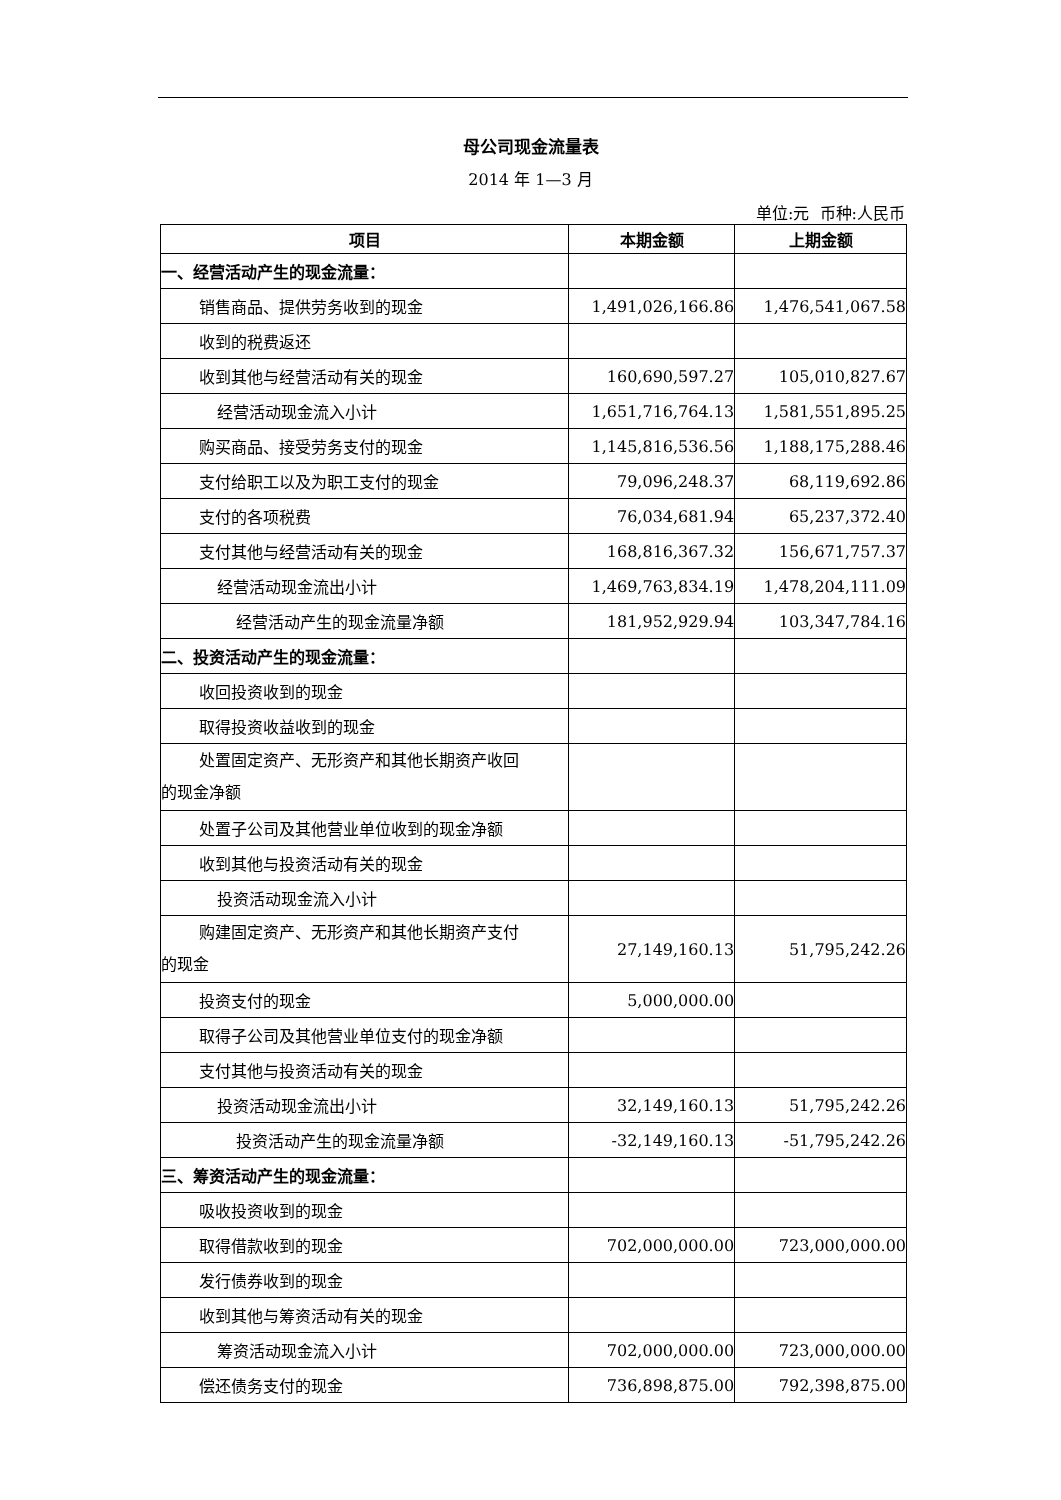母公司现金流量表
2014 年 1—3 月
单位:元 币种:人民币
| 项目 | 本期金额 | 上期金额 |
| --- | --- | --- |
| 一、经营活动产生的现金流量： | | |
| 销售商品、提供劳务收到的现金 | 1,491,026,166.86 | 1,476,541,067.58 |
| 收到的税费返还 | | |
| 收到其他与经营活动有关的现金 | 160,690,597.27 | 105,010,827.67 |
| 经营活动现金流入小计 | 1,651,716,764.13 | 1,581,551,895.25 |
| 购买商品、接受劳务支付的现金 | 1,145,816,536.56 | 1,188,175,288.46 |
| 支付给职工以及为职工支付的现金 | 79,096,248.37 | 68,119,692.86 |
| 支付的各项税费 | 76,034,681.94 | 65,237,372.40 |
| 支付其他与经营活动有关的现金 | 168,816,367.32 | 156,671,757.37 |
| 经营活动现金流出小计 | 1,469,763,834.19 | 1,478,204,111.09 |
| 经营活动产生的现金流量净额 | 181,952,929.94 | 103,347,784.16 |
| 二、投资活动产生的现金流量： | | |
| 收回投资收到的现金 | | |
| 取得投资收益收到的现金 | | |
| 处置固定资产、无形资产和其他长期资产收回 的现金净额 | | |
| 处置子公司及其他营业单位收到的现金净额 | | |
| 收到其他与投资活动有关的现金 | | |
| 投资活动现金流入小计 | | |
| 购建固定资产、无形资产和其他长期资产支付 的现金 | 27,149,160.13 | 51,795,242.26 |
| 投资支付的现金 | 5,000,000.00 | |
| 取得子公司及其他营业单位支付的现金净额 | | |
| 支付其他与投资活动有关的现金 | | |
| 投资活动现金流出小计 | 32,149,160.13 | 51,795,242.26 |
| 投资活动产生的现金流量净额 | -32,149,160.13 | -51,795,242.26 |
| 三、筹资活动产生的现金流量： | | |
| 吸收投资收到的现金 | | |
| 取得借款收到的现金 | 702,000,000.00 | 723,000,000.00 |
| 发行债券收到的现金 | | |
| 收到其他与筹资活动有关的现金 | | |
| 筹资活动现金流入小计 | 702,000,000.00 | 723,000,000.00 |
| 偿还债务支付的现金 | 736,898,875.00 | 792,398,875.00 |